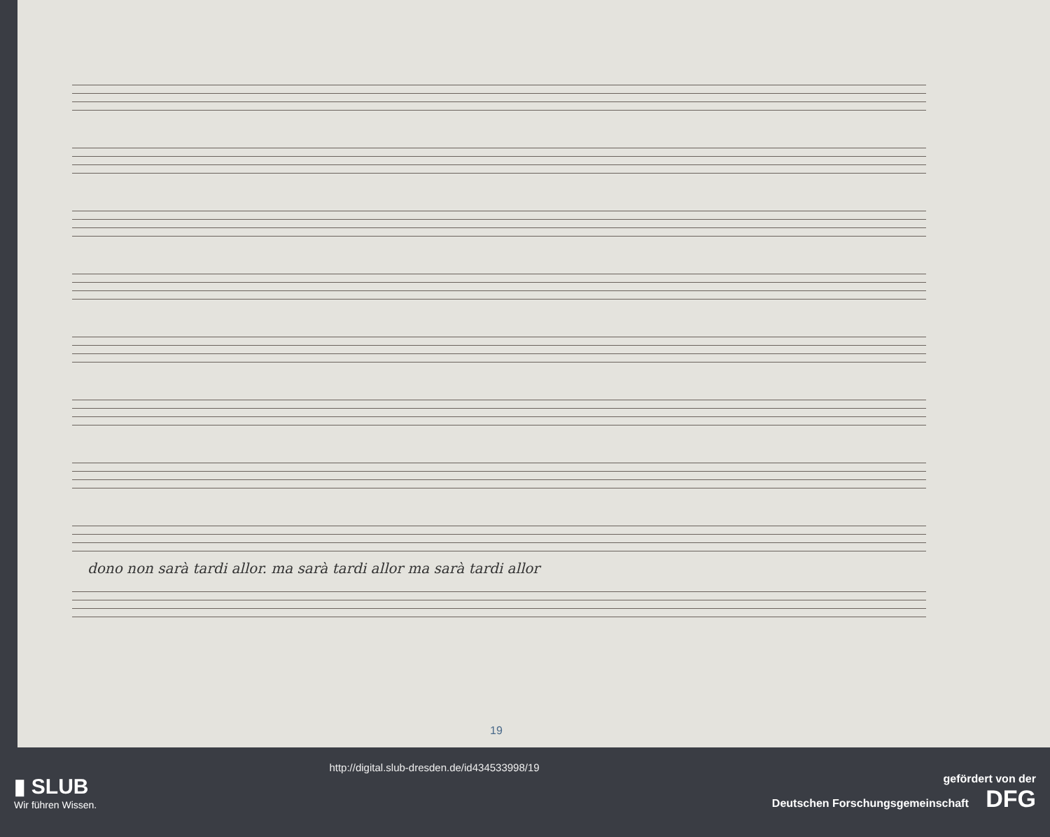dono non sarà tardi allor. ma sarà tardi allor ma sarà tardi allor
19
▮ SLUB
Wir führen Wissen.
http://digital.slub-dresden.de/id434533998/19
gefördert von der
Deutschen Forschungsgemeinschaft DFG